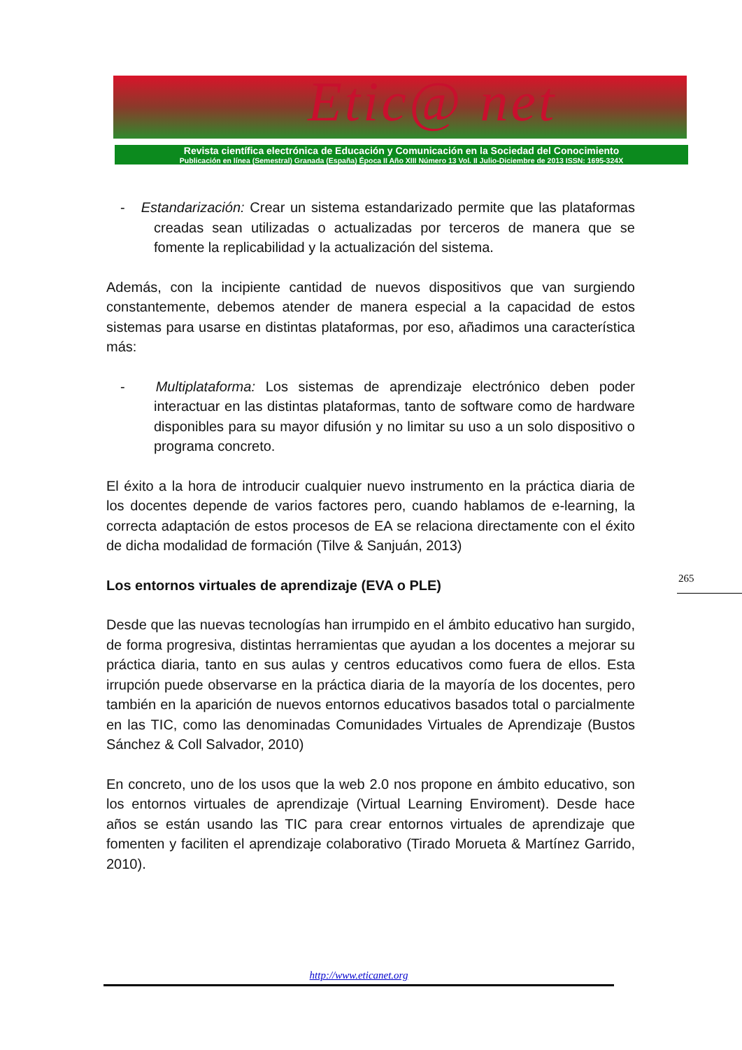Etic@ net
Revista científica electrónica de Educación y Comunicación en la Sociedad del Conocimiento
Publicación en línea (Semestral) Granada (España) Época II Año XIII Número 13 Vol. II Julio-Diciembre de 2013 ISSN: 1695-324X
- Estandarización: Crear un sistema estandarizado permite que las plataformas creadas sean utilizadas o actualizadas por terceros de manera que se fomente la replicabilidad y la actualización del sistema.
Además, con la incipiente cantidad de nuevos dispositivos que van surgiendo constantemente, debemos atender de manera especial a la capacidad de estos sistemas para usarse en distintas plataformas, por eso, añadimos una característica más:
- Multiplataforma: Los sistemas de aprendizaje electrónico deben poder interactuar en las distintas plataformas, tanto de software como de hardware disponibles para su mayor difusión y no limitar su uso a un solo dispositivo o programa concreto.
El éxito a la hora de introducir cualquier nuevo instrumento en la práctica diaria de los docentes depende de varios factores pero, cuando hablamos de e-learning, la correcta adaptación de estos procesos de EA se relaciona directamente con el éxito de dicha modalidad de formación (Tilve & Sanjuán, 2013)
Los entornos virtuales de aprendizaje (EVA o PLE)
Desde que las nuevas tecnologías han irrumpido en el ámbito educativo han surgido, de forma progresiva, distintas herramientas que ayudan a los docentes a mejorar su práctica diaria, tanto en sus aulas y centros educativos como fuera de ellos. Esta irrupción puede observarse en la práctica diaria de la mayoría de los docentes, pero también en la aparición de nuevos entornos educativos basados total o parcialmente en las TIC, como las denominadas Comunidades Virtuales de Aprendizaje (Bustos Sánchez & Coll Salvador, 2010)
En concreto, uno de los usos que la web 2.0 nos propone en ámbito educativo, son los entornos virtuales de aprendizaje (Virtual Learning Enviroment). Desde hace años se están usando las TIC para crear entornos virtuales de aprendizaje que fomenten y faciliten el aprendizaje colaborativo (Tirado Morueta & Martínez Garrido, 2010).
265
http://www.eticanet.org